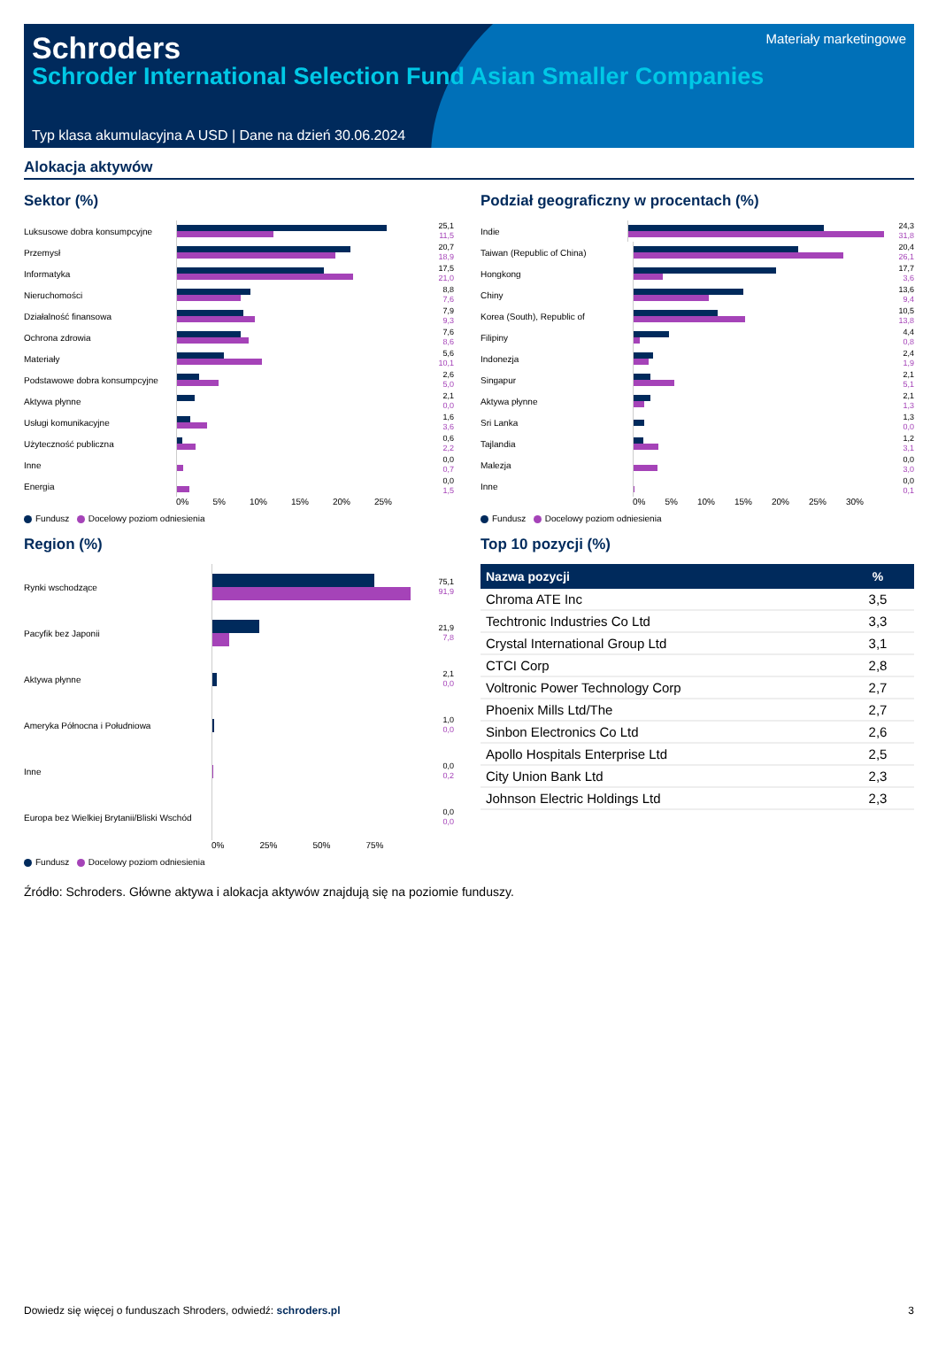Schroders
Schroder International Selection Fund Asian Smaller Companies
Materiały marketingowe
Typ klasa akumulacyjna A USD | Dane na dzień 30.06.2024
Alokacja aktywów
Sektor (%)
Luksusowe dobra konsumpcyjne
25,1
11,5
Przemysł
20,7
18,9
Informatyka
17,5
21,0
Nieruchomości
8,8
7,6
Działalność finansowa
7,9
9,3
Ochrona zdrowia
7,6
8,6
Materiały
5,6
10,1
Podstawowe dobra konsumpcyjne
2,6
5,0
Aktywa płynne
2,1
0,0
Usługi komunikacyjne
1,6
3,6
Użyteczność publiczna
0,6
2,2
Inne
0,0
0,7
Energia
0,0
1,5
0% 5% 10% 15% 20% 25%
Fundusz Docelowy poziom odniesienia
Region (%)
Rynki wschodzące
75,1
91,9
Pacyfik bez Japonii
21,9
7,8
Aktywa płynne
2,1
0,0
Ameryka Północna i Południowa
1,0
0,0
Inne
0,0
0,2
Europa bez Wielkiej Brytanii/Bliski Wschód
0,0
0,0
0% 25% 50% 75%
Fundusz Docelowy poziom odniesienia
Podział geograficzny w procentach (%)
Indie
24,3
31,8
Taiwan (Republic of China)
20,4
26,1
Hongkong
17,7
3,6
Chiny
13,6
9,4
Korea (South), Republic of
10,5
13,8
Filipiny
4,4
0,8
Indonezja
2,4
1,9
Singapur
2,1
5,1
Aktywa płynne
2,1
1,3
Sri Lanka
1,3
0,0
Tajlandia
1,2
3,1
Malezja
0,0
3,0
Inne
0,0
0,1
0% 5% 10% 15% 20% 25% 30%
Fundusz Docelowy poziom odniesienia
Top 10 pozycji (%)
| Nazwa pozycji | % |
| --- | --- |
| Chroma ATE Inc | 3,5 |
| Techtronic Industries Co Ltd | 3,3 |
| Crystal International Group Ltd | 3,1 |
| CTCI Corp | 2,8 |
| Voltronic Power Technology Corp | 2,7 |
| Phoenix Mills Ltd/The | 2,7 |
| Sinbon Electronics Co Ltd | 2,6 |
| Apollo Hospitals Enterprise Ltd | 2,5 |
| City Union Bank Ltd | 2,3 |
| Johnson Electric Holdings Ltd | 2,3 |
Źródło: Schroders. Główne aktywa i alokacja aktywów znajdują się na poziomie funduszy.
Dowiedz się więcej o funduszach Shroders, odwiedź: schroders.pl 3